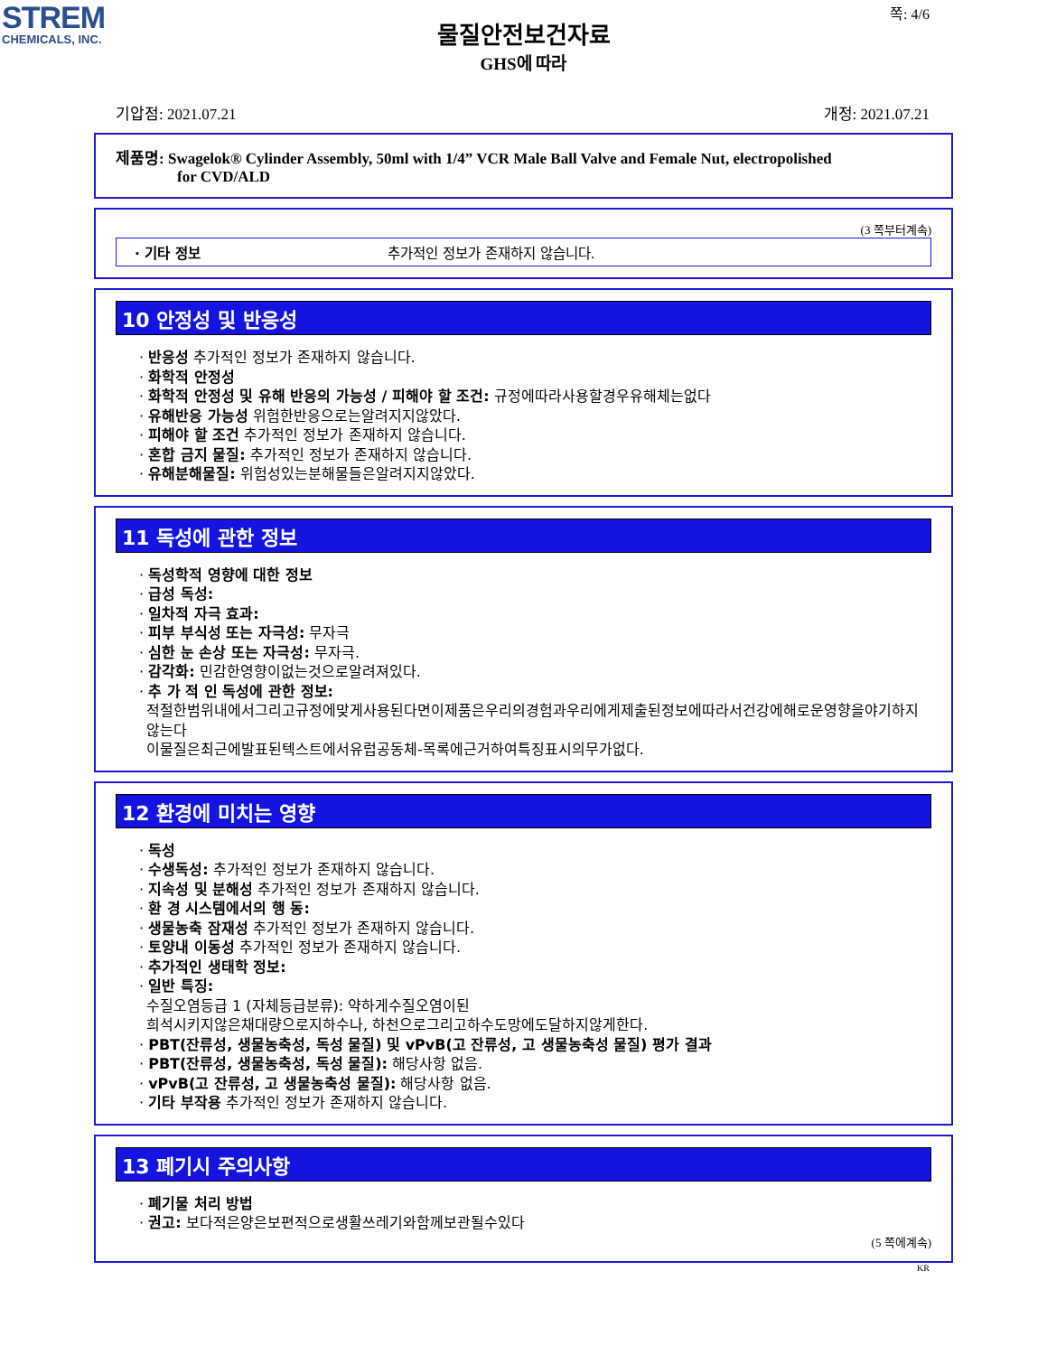STREM
CHEMICALS, INC.
쪽: 4/6
물질안전보건자료
GHS에 따라
기압점: 2021.07.21 개정: 2021.07.21
제품명: Swagelok® Cylinder Assembly, 50ml with 1/4” VCR Male Ball Valve and Female Nut, electropolished
for CVD/ALD
(3 쪽부터계속)
· 기타 정보 추가적인 정보가 존재하지 않습니다.
10 안정성 및 반응성
· 반응성 추가적인 정보가 존재하지 않습니다.
· 화학적 안정성
· 화학적 안정성 및 유해 반응의 가능성 / 피해야 할 조건: 규정에따라사용할경우유해체는없다
· 유해반응 가능성 위험한반응으로는알려지지않았다.
· 피해야 할 조건 추가적인 정보가 존재하지 않습니다.
· 혼합 금지 물질: 추가적인 정보가 존재하지 않습니다.
· 유해분해물질: 위험성있는분해물들은알려지지않았다.
11 독성에 관한 정보
· 독성학적 영향에 대한 정보
· 급성 독성:
· 일차적 자극 효과:
· 피부 부식성 또는 자극성: 무자극
· 심한 눈 손상 또는 자극성: 무자극.
· 감각화: 민감한영향이없는것으로알려져있다.
· 추 가 적 인 독성에 관한 정보:
적절한범위내에서그리고규정에맞게사용된다면이제품은우리의경험과우리에게제출된정보에따라서건강에해로운영향을야기하지않는다
이물질은최근에발표된텍스트에서유럽공동체-목록에근거하여특징표시의무가없다.
12 환경에 미치는 영향
· 독성
· 수생독성: 추가적인 정보가 존재하지 않습니다.
· 지속성 및 분해성 추가적인 정보가 존재하지 않습니다.
· 환 경 시스템에서의 행 동:
· 생물농축 잠재성 추가적인 정보가 존재하지 않습니다.
· 토양내 이동성 추가적인 정보가 존재하지 않습니다.
· 추가적인 생태학 정보:
· 일반 특징:
수질오염등급 1 (자체등급분류): 약하게수질오염이된
희석시키지않은채대량으로지하수나, 하천으로그리고하수도망에도달하지않게한다.
· PBT(잔류성, 생물농축성, 독성 물질) 및 vPvB(고 잔류성, 고 생물농축성 물질) 평가 결과
· PBT(잔류성, 생물농축성, 독성 물질): 해당사항 없음.
· vPvB(고 잔류성, 고 생물농축성 물질): 해당사항 없음.
· 기타 부작용 추가적인 정보가 존재하지 않습니다.
13 폐기시 주의사항
· 폐기물 처리 방법
· 권고: 보다적은양은보편적으로생활쓰레기와함께보관될수있다
(5 쪽에계속)
KR